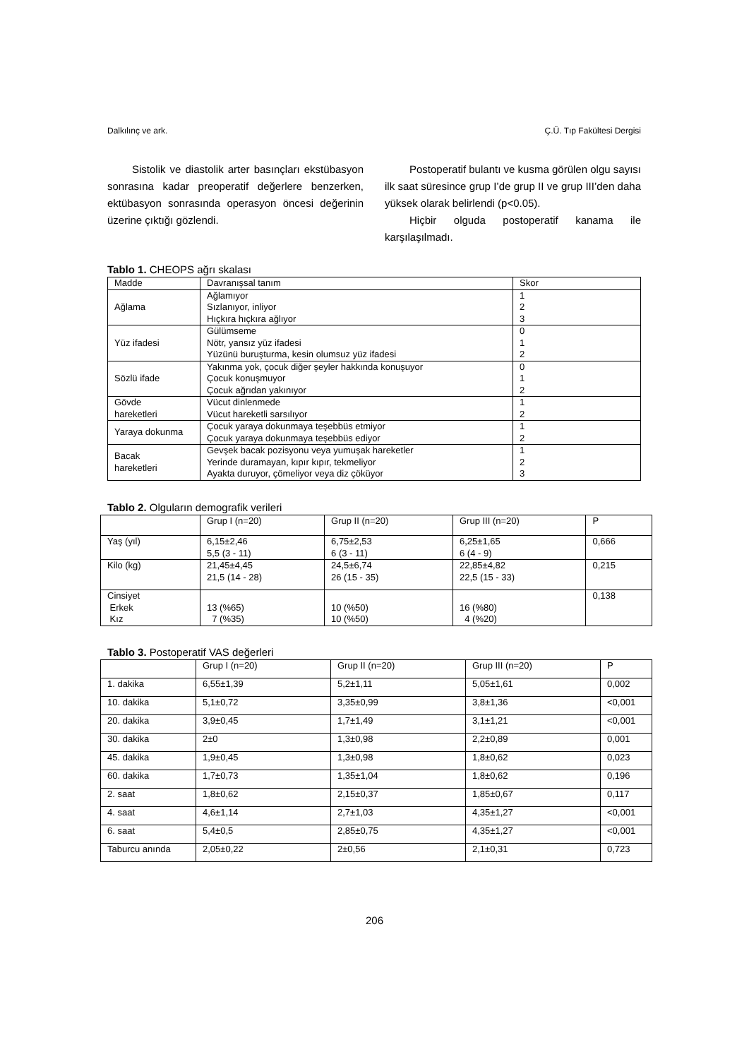Dalkılınç ve ark. Ç.Ü. Tıp Fakültesi Dergisi
Sistolik ve diastolik arter basınçları ekstübasyon sonrasına kadar preoperatif değerlere benzerken, ektübasyon sonrasında operasyon öncesi değerinin üzerine çıktığı gözlendi.
Postoperatif bulantı ve kusma görülen olgu sayısı ilk saat süresince grup I’de grup II ve grup III’den daha yüksek olarak belirlendi (p<0.05).
Hiçbir olguda postoperatif kanama ile karşılaşılmadı.
Tablo 1. CHEOPS ağrı skalası
| Madde | Davranışsal tanım | Skor |
| Ağlama | Ağlamıyor Sızlanıyor, inliyor Hıçkıra hıçkıra ağlıyor | 1 2 3 |
| Yüz ifadesi | Gülümseme Nötr, yansız yüz ifadesi Yüzünü buruşturma, kesin olumsuz yüz ifadesi | 0 1 2 |
| Sözlü ifade | Yakınma yok, çocuk diğer şeyler hakkında konuşuyor Çocuk konuşmuyor Çocuk ağrıdan yakınıyor | 0 1 2 |
| Gövde hareketleri | Vücut dinlenmede Vücut hareketli sarsılıyor | 1 2 |
| Yaraya dokunma | Çocuk yaraya dokunmaya teşebbüs etmiyor Çocuk yaraya dokunmaya teşebbüs ediyor | 1 2 |
| Bacak hareketleri | Gevşek bacak pozisyonu veya yumuşak hareketler Yerinde duramayan, kıpır kıpır, tekmeliyor Ayakta duruyor, çömeliyor veya diz çöküyor | 1 2 3 |
Tablo 2. Olguların demografik verileri
| | Grup I (n=20) | Grup II (n=20) | Grup III (n=20) | P |
| Yaş (yıl) | 6,15±2,46 5,5 (3 - 11) | 6,75±2,53 6 (3 - 11) | 6,25±1,65 6 (4 - 9) | 0,666 |
| Kilo (kg) | 21,45±4,45 21,5 (14 - 28) | 24,5±6,74 26 (15 - 35) | 22,85±4,82 22,5 (15 - 33) | 0,215 |
| Cinsiyet Erkek Kız | 13 (%65) 7 (%35) | 10 (%50) 10 (%50) | 16 (%80) 4 (%20) | 0,138 |
Tablo 3. Postoperatif VAS değerleri
| | Grup I (n=20) | Grup II (n=20) | Grup III (n=20) | P |
| 1. dakika | 6,55±1,39 | 5,2±1,11 | 5,05±1,61 | 0,002 |
| 10. dakika | 5,1±0,72 | 3,35±0,99 | 3,8±1,36 | <0,001 |
| 20. dakika | 3,9±0,45 | 1,7±1,49 | 3,1±1,21 | <0,001 |
| 30. dakika | 2±0 | 1,3±0,98 | 2,2±0,89 | 0,001 |
| 45. dakika | 1,9±0,45 | 1,3±0,98 | 1,8±0,62 | 0,023 |
| 60. dakika | 1,7±0,73 | 1,35±1,04 | 1,8±0,62 | 0,196 |
| 2. saat | 1,8±0,62 | 2,15±0,37 | 1,85±0,67 | 0,117 |
| 4. saat | 4,6±1,14 | 2,7±1,03 | 4,35±1,27 | <0,001 |
| 6. saat | 5,4±0,5 | 2,85±0,75 | 4,35±1,27 | <0,001 |
| Taburcu anında | 2,05±0,22 | 2±0,56 | 2,1±0,31 | 0,723 |
206